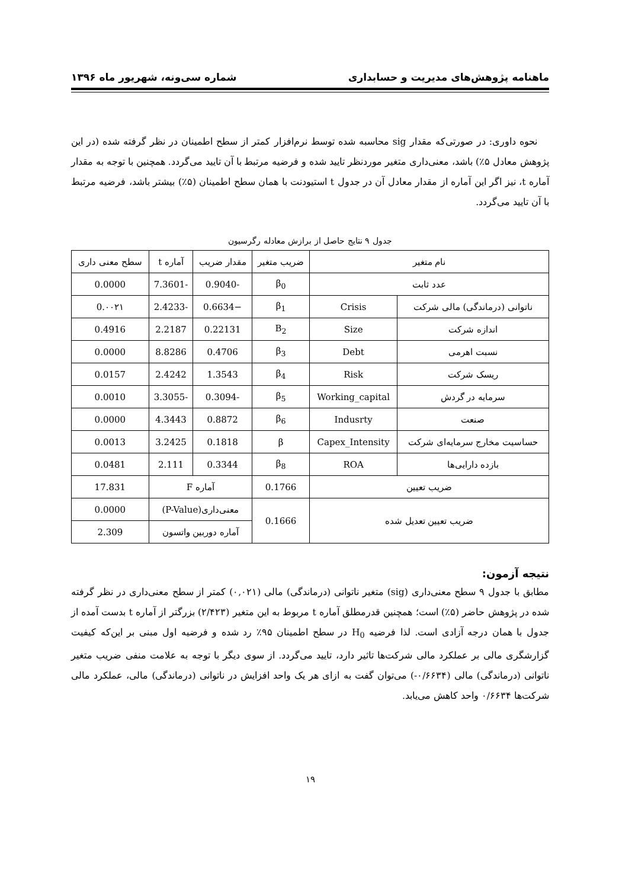ماهنامه پژوهش‌های مدیریت و حسابداری شماره سی‌ونه، شهریور ماه ۱۳۹۶
نحوه داوری: در صورتی‌که مقدار sig محاسبه شده توسط نرم‌افزار کمتر از سطح اطمینان در نظر گرفته شده (در این پژوهش معادل ۵٪) باشد، معنی‌داری متغیر موردنظر تایید شده و فرضیه مرتبط با آن تایید می‌گردد. همچنین با توجه به مقدار آماره t، نیز اگر این آماره از مقدار معادل آن در جدول t استیودنت با همان سطح اطمینان (۵٪) بیشتر باشد، فرضیه مرتبط با آن تایید می‌گردد.
جدول ۹ نتایج حاصل از برازش معادله رگرسیون
| نام متغیر | | ضریب متغیر | مقدار ضریب | آماره t | سطح معنی داری |
| --- | --- | --- | --- | --- | --- |
| عدد ثابت | | β<sub>0</sub> | -0.9040 | -7.3601 | 0.0000 |
| ناتوانی (درماندگی) مالی شرکت | Crisis | β<sub>1</sub> | −0.6634 | -2.4233 | 0.۰۰۲۱ |
| اندازه شرکت | Size | B<sub>2</sub> | 0.22131 | 2.2187 | 0.4916 |
| نسبت اهرمی | Debt | β<sub>3</sub> | 0.4706 | 8.8286 | 0.0000 |
| ریسک شرکت | Risk | β<sub>4</sub> | 1.3543 | 2.4242 | 0.0157 |
| سرمایه در گردش | Working_capital | β<sub>5</sub> | -0.3094 | -3.3055 | 0.0010 |
| صنعت | Indusrty | β<sub>6</sub> | 0.8872 | 4.3443 | 0.0000 |
| حساسیت مخارج سرمایه‌ای شرکت | Capex_Intensity | β | 0.1818 | 3.2425 | 0.0013 |
| بازده دارایی‌ها | ROA | β<sub>8</sub> | 0.3344 | 2.111 | 0.0481 |
| ضریب تعیین | | 0.1766 | آماره F | | 17.831 |
| ضریب تعیین تعدیل شده | | 0.1666 | معنی‌داری(P-Value) | | 0.0000 |
| | | | آماره دوربین واتسون | | 2.309 |
نتیجه آزمون:
مطابق با جدول ۹ سطح معنی‌داری (sig) متغیر ناتوانی (درماندگی) مالی (۰,۰۲۱) کمتر از سطح معنی‌داری در نظر گرفته شده در پژوهش حاضر (۵٪) است؛ همچنین قدرمطلق آماره t مربوط به این متغیر (۲/۴۲۳) بزرگتر از آماره t بدست آمده از جدول با همان درجه آزادی است. لذا فرضیه H<sub>0</sub> در سطح اطمینان ۹۵٪ رد شده و فرضیه اول مبنی بر این‌که کیفیت گزارشگری مالی بر عملکرد مالی شرکت‌ها تاثیر دارد، تایید می‌گردد. از سوی دیگر با توجه به علامت منفی ضریب متغیر ناتوانی (درماندگی) مالی (۰/۶۶۳۴-) می‌توان گفت به ازای هر یک واحد افزایش در ناتوانی (درماندگی) مالی، عملکرد مالی شرکت‌ها ۰/۶۶۳۴ واحد کاهش می‌یابد.
۱۹